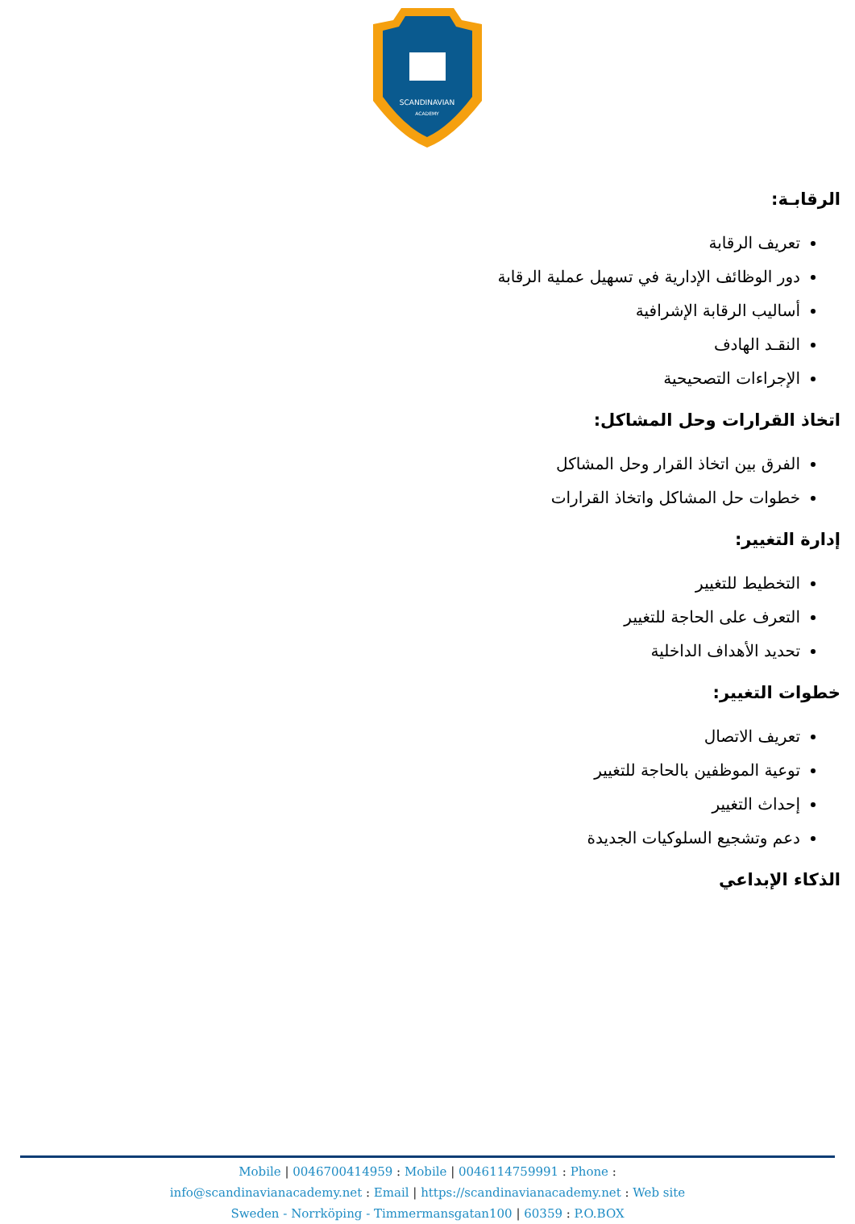SCANDINAVIAN
ACADEMY
الرقابـة:
تعريف الرقابة
دور الوظائف الإدارية في تسهيل عملية الرقابة
أساليب الرقابة الإشرافية
النقـد الهادف
الإجراءات التصحيحية
اتخاذ القرارات وحل المشاكل:
الفرق بين اتخاذ القرار وحل المشاكل
خطوات حل المشاكل واتخاذ القرارات
إدارة التغيير:
التخطيط للتغيير
التعرف على الحاجة للتغيير
تحديد الأهداف الداخلية
خطوات التغيير:
تعريف الاتصال
توعية الموظفين بالحاجة للتغيير
إحداث التغيير
دعم وتشجيع السلوكيات الجديدة
الذكاء الإبداعي
Mobile | 0046700414959 : Mobile | 0046114759991 : Phone :
info@scandinavianacademy.net : Email | https://scandinavianacademy.net : Web site
Sweden - Norrköping - Timmermansgatan100 | 60359 : P.O.BOX